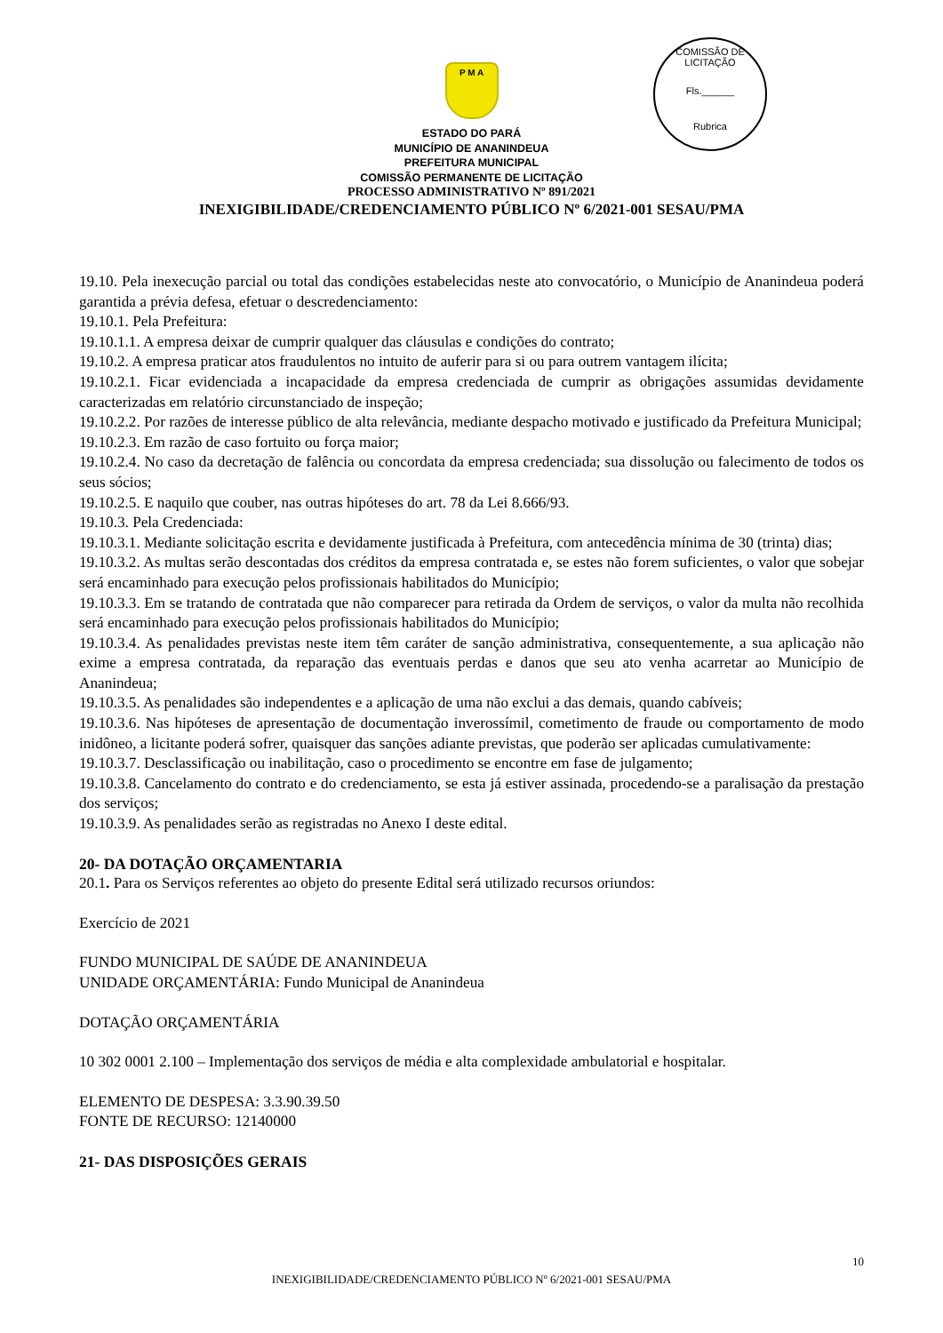COMISSÃO DE LICITAÇÃO
Fls.______
Rubrica
P M A
ESTADO DO PARÁ
MUNICÍPIO DE ANANINDEUA
PREFEITURA MUNICIPAL
COMISSÃO PERMANENTE DE LICITAÇÃO
PROCESSO ADMINISTRATIVO Nº 891/2021
INEXIGIBILIDADE/CREDENCIAMENTO PÚBLICO Nº 6/2021-001 SESAU/PMA
19.10. Pela inexecução parcial ou total das condições estabelecidas neste ato convocatório, o Município de Ananindeua poderá garantida a prévia defesa, efetuar o descredenciamento:
19.10.1. Pela Prefeitura:
19.10.1.1. A empresa deixar de cumprir qualquer das cláusulas e condições do contrato;
19.10.2. A empresa praticar atos fraudulentos no intuito de auferir para si ou para outrem vantagem ilícita;
19.10.2.1. Ficar evidenciada a incapacidade da empresa credenciada de cumprir as obrigações assumidas devidamente caracterizadas em relatório circunstanciado de inspeção;
19.10.2.2. Por razões de interesse público de alta relevância, mediante despacho motivado e justificado da Prefeitura Municipal;
19.10.2.3. Em razão de caso fortuito ou força maior;
19.10.2.4. No caso da decretação de falência ou concordata da empresa credenciada; sua dissolução ou falecimento de todos os seus sócios;
19.10.2.5. E naquilo que couber, nas outras hipóteses do art. 78 da Lei 8.666/93.
19.10.3. Pela Credenciada:
19.10.3.1. Mediante solicitação escrita e devidamente justificada à Prefeitura, com antecedência mínima de 30 (trinta) dias;
19.10.3.2. As multas serão descontadas dos créditos da empresa contratada e, se estes não forem suficientes, o valor que sobejar será encaminhado para execução pelos profissionais habilitados do Município;
19.10.3.3. Em se tratando de contratada que não comparecer para retirada da Ordem de serviços, o valor da multa não recolhida será encaminhado para execução pelos profissionais habilitados do Município;
19.10.3.4. As penalidades previstas neste item têm caráter de sanção administrativa, consequentemente, a sua aplicação não exime a empresa contratada, da reparação das eventuais perdas e danos que seu ato venha acarretar ao Município de Ananindeua;
19.10.3.5. As penalidades são independentes e a aplicação de uma não exclui a das demais, quando cabíveis;
19.10.3.6. Nas hipóteses de apresentação de documentação inverossímil, cometimento de fraude ou comportamento de modo inidôneo, a licitante poderá sofrer, quaisquer das sanções adiante previstas, que poderão ser aplicadas cumulativamente:
19.10.3.7. Desclassificação ou inabilitação, caso o procedimento se encontre em fase de julgamento;
19.10.3.8. Cancelamento do contrato e do credenciamento, se esta já estiver assinada, procedendo-se a paralisação da prestação dos serviços;
19.10.3.9. As penalidades serão as registradas no Anexo I deste edital.
20- DA DOTAÇÃO ORÇAMENTARIA
20.1. Para os Serviços referentes ao objeto do presente Edital será utilizado recursos oriundos:
Exercício de 2021
FUNDO MUNICIPAL DE SAÚDE DE ANANINDEUA
UNIDADE ORÇAMENTÁRIA: Fundo Municipal de Ananindeua
DOTAÇÃO ORÇAMENTÁRIA
10 302 0001 2.100 – Implementação dos serviços de média e alta complexidade ambulatorial e hospitalar.
ELEMENTO DE DESPESA: 3.3.90.39.50
FONTE DE RECURSO: 12140000
21- DAS DISPOSIÇÕES GERAIS
10
INEXIGIBILIDADE/CREDENCIAMENTO PÚBLICO Nº 6/2021-001 SESAU/PMA